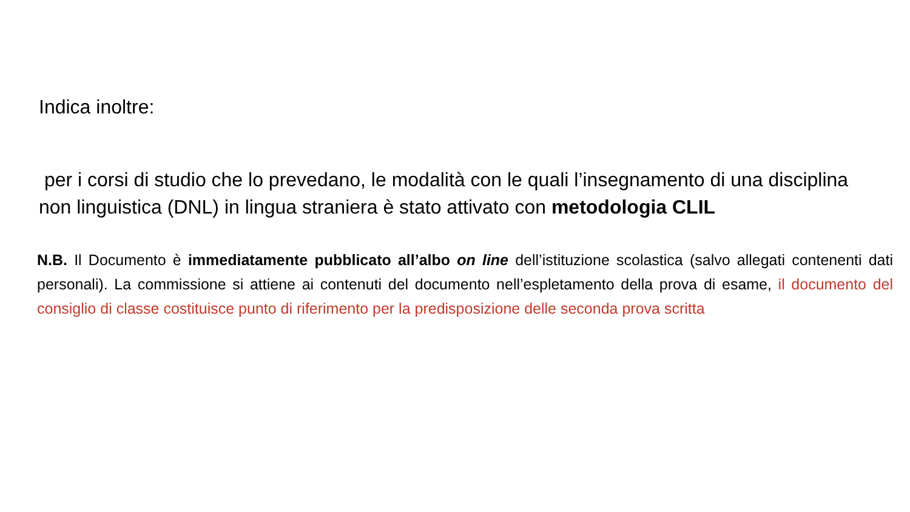Indica inoltre:
per i corsi di studio che lo prevedano, le modalità con le quali l’insegnamento di una disciplina non linguistica (DNL) in lingua straniera è stato attivato con metodologia CLIL
N.B. Il Documento è immediatamente pubblicato all’albo on line dell’istituzione scolastica (salvo allegati contenenti dati personali). La commissione si attiene ai contenuti del documento nell’espletamento della prova di esame, il documento del consiglio di classe costituisce punto di riferimento per la predisposizione delle seconda prova scritta